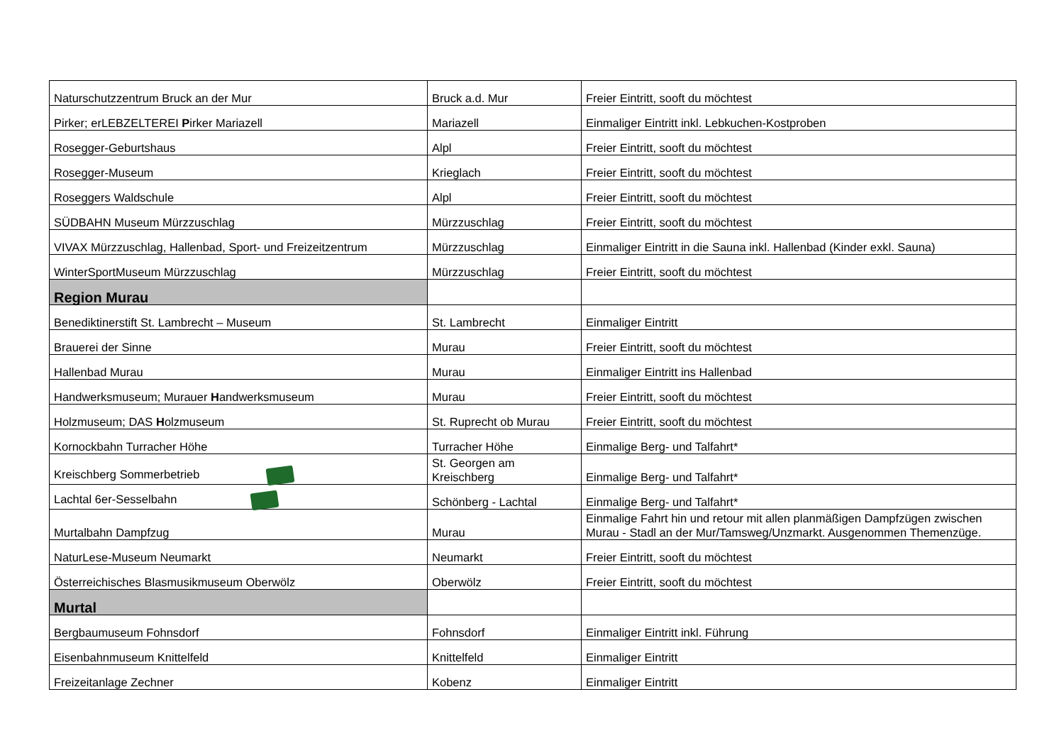| Naturschutzzentrum Bruck an der Mur | Bruck a.d. Mur | Freier Eintritt, sooft du möchtest |
| Pirker; erLEBZELTEREI P irker Mariazell | Mariazell | Einmaliger Eintritt inkl. Lebkuchen-Kostproben |
| Rosegger-Geburtshaus | Alpl | Freier Eintritt, sooft du möchtest |
| Rosegger-Museum | Krieglach | Freier Eintritt, sooft du möchtest |
| Roseggers Waldschule | Alpl | Freier Eintritt, sooft du möchtest |
| SÜDBAHN Museum Mürzzuschlag | Mürzzuschlag | Freier Eintritt, sooft du möchtest |
| VIVAX Mürzzuschlag, Hallenbad, Sport- und Freizeitzentrum | Mürzzuschlag | Einmaliger Eintritt in die Sauna inkl. Hallenbad (Kinder exkl. Sauna) |
| WinterSportMuseum Mürzzuschlag | Mürzzuschlag | Freier Eintritt, sooft du möchtest |
| Region Murau | | |
| Benediktinerstift St. Lambrecht – Museum | St. Lambrecht | Einmaliger Eintritt |
| Brauerei der Sinne | Murau | Freier Eintritt, sooft du möchtest |
| Hallenbad Murau | Murau | Einmaliger Eintritt ins Hallenbad |
| Handwerksmuseum; Murauer H andwerksmuseum | Murau | Freier Eintritt, sooft du möchtest |
| Holzmuseum; DAS H olzmuseum | St. Ruprecht ob Murau | Freier Eintritt, sooft du möchtest |
| Kornockbahn Turracher Höhe | Turracher Höhe | Einmalige Berg- und Talfahrt* |
| Kreischberg Sommerbetrieb | St. Georgen am Kreischberg | Einmalige Berg- und Talfahrt* |
| Lachtal 6er-Sesselbahn | Schönberg - Lachtal | Einmalige Berg- und Talfahrt* |
| Murtalbahn Dampfzug | Murau | Einmalige Fahrt hin und retour mit allen planmäßigen Dampfzügen zwischen Murau - Stadl an der Mur/Tamsweg/Unzmarkt. Ausgenommen Themenzüge. |
| NaturLese-Museum Neumarkt | Neumarkt | Freier Eintritt, sooft du möchtest |
| Österreichisches Blasmusikmuseum Oberwölz | Oberwölz | Freier Eintritt, sooft du möchtest |
| Murtal | | |
| Bergbaumuseum Fohnsdorf | Fohnsdorf | Einmaliger Eintritt inkl. Führung |
| Eisenbahnmuseum Knittelfeld | Knittelfeld | Einmaliger Eintritt |
| Freizeitanlage Zechner | Kobenz | Einmaliger Eintritt |